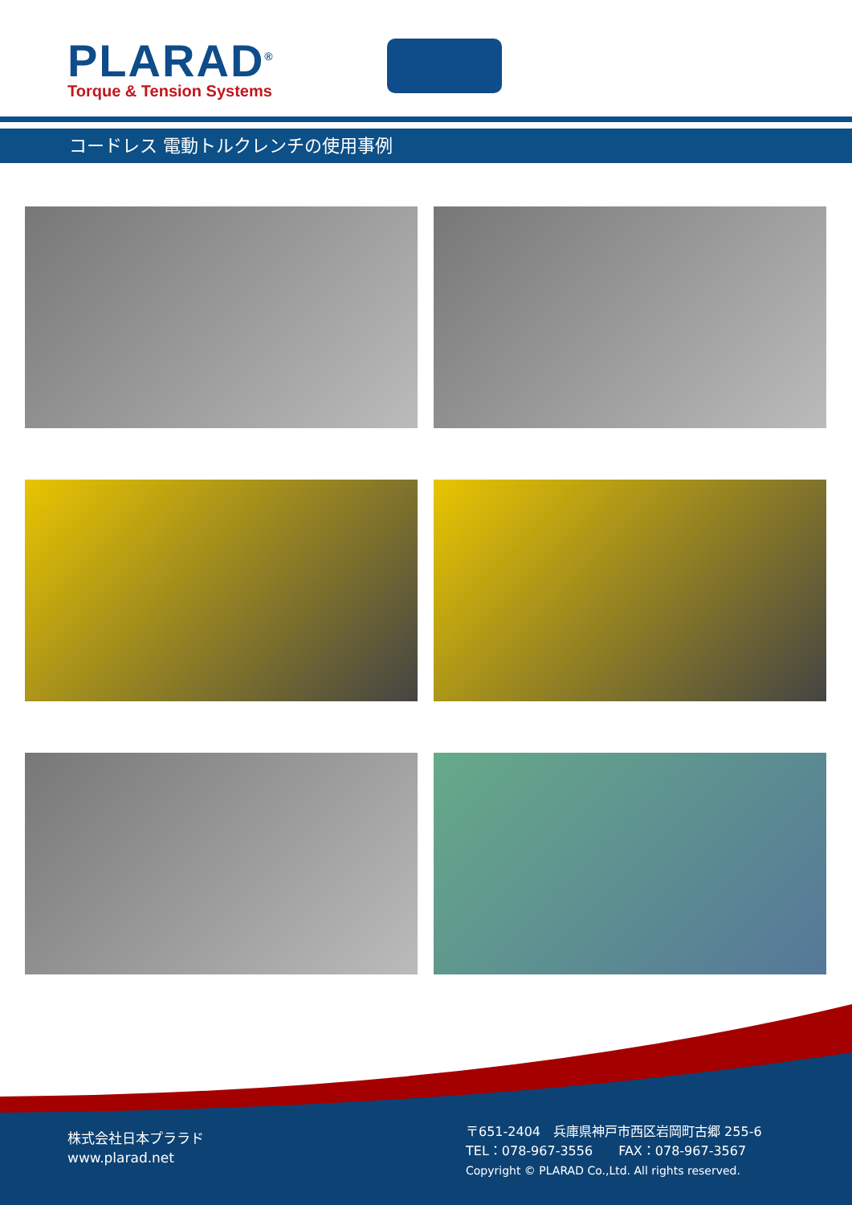PLARAD<sup>®</sup>
Torque & Tension Systems
コードレス 電動トルクレンチの使用事例
株式会社日本プララド
www.plarad.net
〒651-2404　兵庫県神戸市西区岩岡町古郷 255-6
TEL：078-967-3556　　FAX：078-967-3567
Copyright © PLARAD Co.,Ltd. All rights reserved.